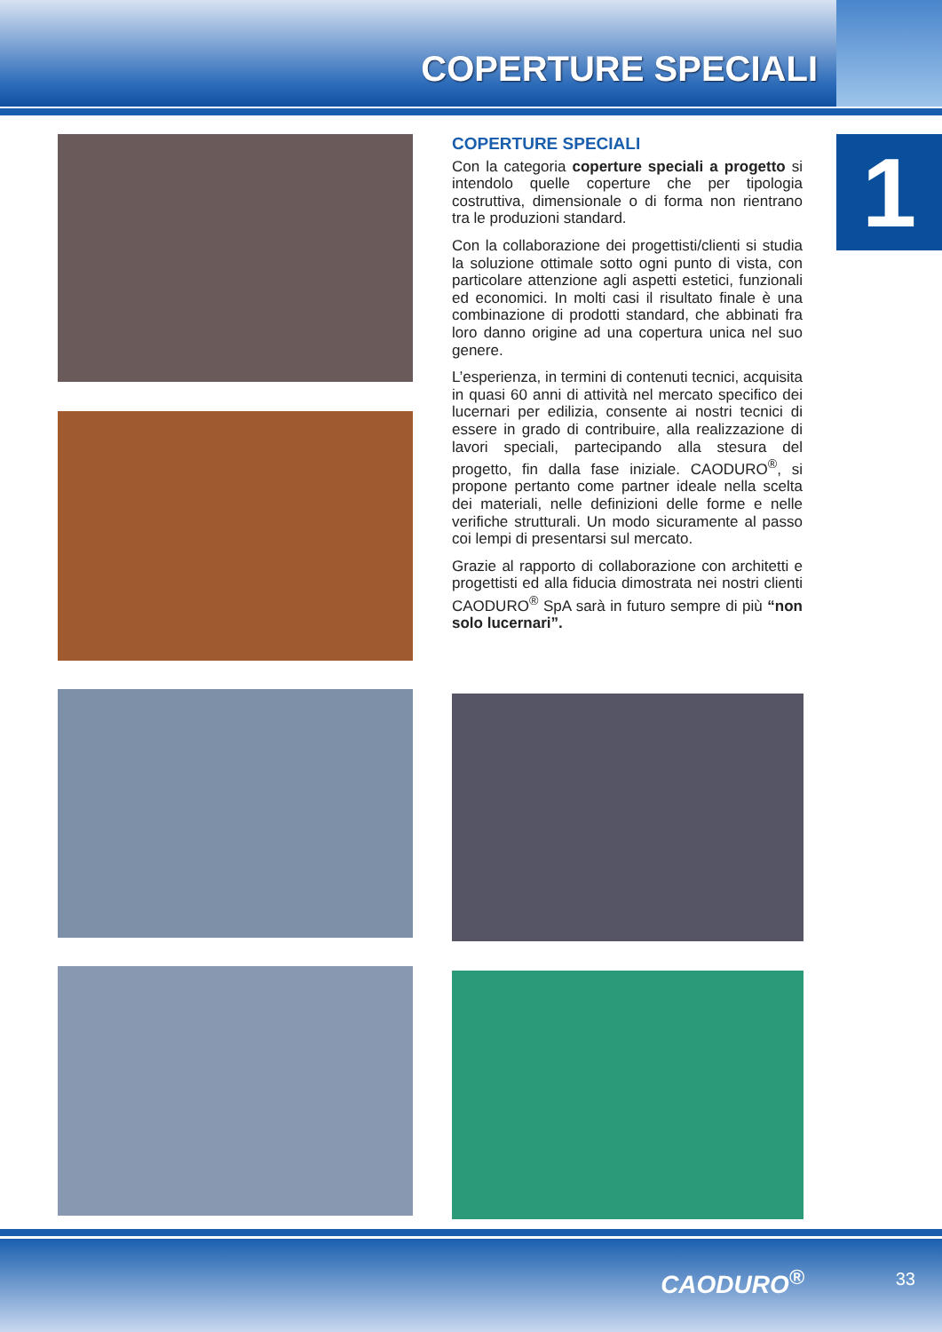COPERTURE SPECIALI
1
COPERTURE SPECIALI
Con la categoria coperture speciali a progetto si intendolo quelle coperture che per tipologia costruttiva, dimensionale o di forma non rientrano tra le produzioni standard.
Con la collaborazione dei progettisti/clienti si studia la soluzione ottimale sotto ogni punto di vista, con particolare attenzione agli aspetti estetici, funzionali ed economici. In molti casi il risultato finale è una combinazione di prodotti standard, che abbinati fra loro danno origine ad una copertura unica nel suo genere.
L’esperienza, in termini di contenuti tecnici, acquisita in quasi 60 anni di attività nel mercato specifico dei lucernari per edilizia, consente ai nostri tecnici di essere in grado di contribuire, alla realizzazione di lavori speciali, partecipando alla stesura del progetto, fin dalla fase iniziale. CAODURO<sup>®</sup>, si propone pertanto come partner ideale nella scelta dei materiali, nelle definizioni delle forme e nelle verifiche strutturali. Un modo sicuramente al passo coi lempi di presentarsi sul mercato.
Grazie al rapporto di collaborazione con architetti e progettisti ed alla fiducia dimostrata nei nostri clienti CAODURO<sup>®</sup> SpA sarà in futuro sempre di più “non solo lucernari”.
CAODURO<sup>®</sup> 33